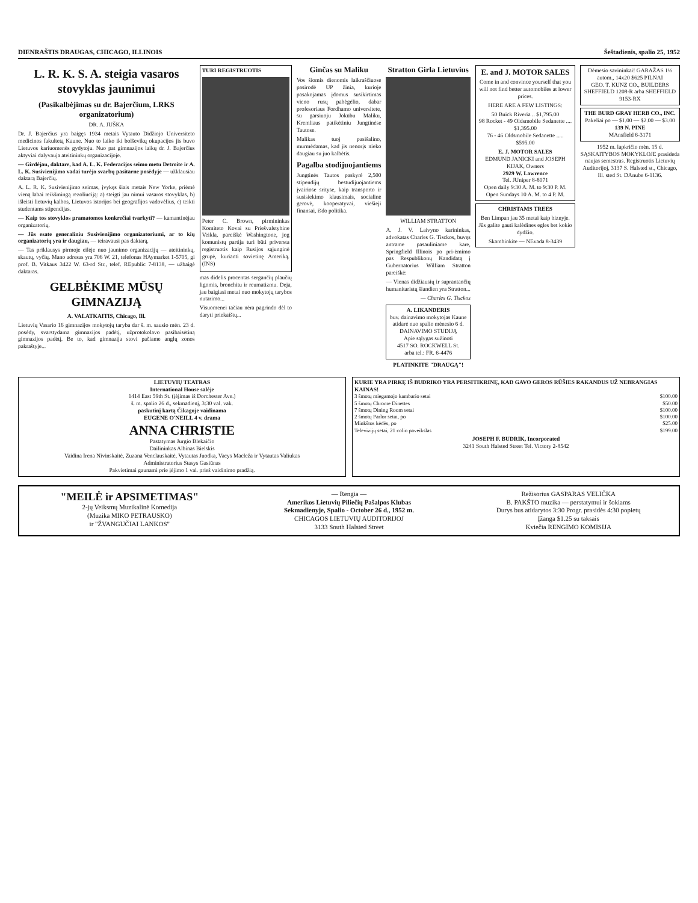DIENRAŠTIS DRAUGAS, CHICAGO, ILLINOIS Šeštadienis, spalio 25, 1952
L. R. K. S. A. steigia vasaros stovyklas jaunimui
(Pasikalbėjimas su dr. Bajerčium, LRKS organizatorium)
DR. A. JUŠKA
Dr. J. Bajerčius yra baigęs 1934 metais Vytauto Didžiojo Universiteto medicinos fakultetą Kaune. Nuo to laiko iki bolševikų okupacijos jis buvo Lietuvos kariuomenės gydytoju. Nuo pat gimnazijos laikų dr. J. Bajerčius aktyviai dalyvauja ateitininkų organizacijoje.
— Girdėjau, daktare, kad A. L. K. Federacijos seimo metu Detroite ir A. L. K. Susivienijimo vadai turėjo svarbų pasitarne posėdyje — užklausiau daktarą Bajerčių.
A. L. R. K. Susivienijimo seimas, įvykęs šiais metais New Yorke, priėmė vieną labai reikšmingą rezoliuciją: a) steigti jau nimui vasaros stovyklas, b) išleisti lietuvių kalbos, Lietuvos istorijos bei geografijos vadovėlius, c) teikti studentams stipendijas.
— Kaip tos stovyklos pramatomos konkrečiai tvarkyti? — kamantinėjau organizatorių.
— Jūs esate generaliniu Susivienijimo organizatoriumi, ar to kių organizatorių yra ir daugiau, — teiravausi pas daktarą.
— Tas priklausys pirmoje eilėje nuo jaunimo organizacijų — ateitininkų, skautų, vyčių. Mano adresas yra 706 W. 21, telefonas HAymarket 1-5705, gi prof. B. Vitkaus 3422 W. 63-rd Str., telef. REpublic 7-8138, — užbaigė daktaras.
GELBĖKIME MŪSŲ GIMNAZIJĄ
A. VALATKAITIS, Chicago, Ill.
Lietuvių Vasario 16 gimnazijos mokytojų taryba dar š. m. sausio mėn. 23 d. posėdy, svarstydama gimnazijos padėtį, užprotokolavo pasibaisėtiną gimnazijos padėtį. Be to, kad gimnazija stovi pačiame anglų zonos pakraštyje...
TURI REGISTRUOTIS
Peter C. Brown, pirmininkas Komiteto Kovai su Priešvalstybine Veikla, pareiškė Washingtone, jog komunistų partija turi būti priversta registruotis kaip Rusijos sąjunginė grupė, kurianti sovietinę Ameriką. (INS)
mas didelis procentas sergančių plaučių ligomis, bronchitu ir reumatizmu. Deja, jau baigiasi metai nuo mokytojų tarybos nutarimo...
Visuomenei tačiau nėra pagrindo dėl to daryti priekaištų...
Ginčas su Maliku
Vos šiomis dienomis laikraščiuose pasirodė UP žinia, kurioje pasakojamas įdomus susikirtimas vieno rusų pabėgėlio, dabar profesoriaus Fordhamo universitete, su garsiuoju Jokūbu Maliku, Kremliaus patikėtiniu Jungtinėse Tautose.
Malikas tuoj pasišalino, murmėdamas, kad jis nenorįs nieko daugiau su juo kalbėtis.
Pagalba stodijuojantiems
Jungtinės Tautos paskyrė 2,500 stipendijų bestudijuojantiems įvairiose srityse, kaip transporto ir susisiekimo klausimais, socialinė gerovė, kooperatyvai, viešieji finansai, išdo politika.
Stratton Girla Lietuvius
WILLIAM STRATTON
A. J. V. Laivyno karininkas, advokatas Charles G. Tisckos, buvęs antrame pasauliniame kare, Springfield Illinois po pri-ėmimo pas Respublikonų Kandidatą į Gubernatorius William Stratton pareiškė:
— Vienas didžiausių ir suprantančių humanitaristų šiandien yra Stratton...
— Charles G. Tisckos
A. LIKANDERIS
buv. dainavimo mokytojas Kaune atidarė nuo spalio mėnesio 6 d.
DAINAVIMO STUDIJĄ
Apie sąlygas sužinoti
4517 SO. ROCKWELL St.
arba tel.: FR. 6-4476
PLATINKITE "DRAUGĄ"!
E. and J. MOTOR SALES
Come in and convince yourself that you will not find better automobiles at lower prices.
HERE ARE A FEW LISTINGS:
50 Buick Riveria .. $1,795.00
98 Rocket - 49 Oldsmobile Sedanette .... $1,395.00
76 - 46 Oldsmobile Sedanette ..... $595.00
E. J. MOTOR SALES
EDMUND JANICKI and JOSEPH KIJAK, Owners
2929 W. Lawrence
Tel. JUniper 8-8071
Open daily 9:30 A. M. to 9:30 P. M. Open Sundays 10 A. M. to 4 P. M.
CHRISTAMS TREES
Ben Limpan jau 35 metai kaip biznyje. Jūs galite gauti kalėdines egles bet kokio dydžio.
Skambinkite — NEvada 8-3439
Dėmesio savininkai! GARAŽAS 1½ autom., 14x20 $625 PILNAI
GEO. T. KUNZ CO., BUILDERS SHEFFIELD 1208-R arba SHEFFIELD 9153-RX
THE BURD GRAY HERB CO., INC.
Pakeliai po — $1.00 — $2.00 — $3.00
139 N. PINE
MAnsfield 6-3171
1952 m. lapkričio mėn. 15 d. SĄSKAITYBOS MOKYKLOJE prasideda naujas semestras. Registruotis Lietuvių Auditorijoj, 3137 S. Halsted st., Chicago, Ill. sted St. DAnube 6-1136.
LIETUVIŲ TEATRAS
International House salėje
1414 East 59th St. (įėjimas iš Dorchester Ave.)
š. m. spalio 26 d., sekmadienį, 3:30 val. vak.
paskutinį kartą Čikagoje vaidinama
EUGENE O'NEILL 4 v. drama
ANNA CHRISTIE
Pastatymas Jurgio Blekaičio
Dailininkas Albinas Bielskis
Vaidina Irena Nivinskaitė, Zuzana Venclauskaitė, Vytautas Juodka, Vacys Macleža ir Vytautas Valiukas
Administratorius Stasys Gasiūnas
Pakvietimai gaunami prie įėjimo 1 val. prieš vaidinimo pradžią.
KURIE YRA PIRKĘ IŠ BUDRIKO YRA PERSITIKRINĘ, KAD GAVO GEROS RŪŠIES RAKANDUS UŽ NEBRANGIAS KAINAS!
| 3 šmotų miegamojo kambario setai | $100.00 |
| 5 šmotų Chrome Dinettes | $50.00 |
| 7 šmotų Dining Room setai | $100.00 |
| 2 šmotų Parlor setai, po | $100.00 |
| Minkštos kėdės, po | $25.00 |
| Televizijų setai, 21 colio paveikslas | $199.00 |
JOSEPH F. BUDRIK, Incorporated
3241 South Halsted Street Tel. Victory 2-8542
"MEILĖ ir APSIMETIMAS"
2-jų Veiksmų Muzikalinė Komedija
(Muzika MIKO PETRAUSKO)
ir "ŽVANGUČIAI LANKOS"
— Rengia —
Amerikos Lietuvių Piliečių Pašalpos Klubas
Sekmadienyje, Spalio - October 26 d., 1952 m.
CHICAGOS LIETUVIŲ AUDITORIJOJ
3133 South Halsted Street
Režisorius GASPARAS VELIČKA
B. PAKŠTO muzika — perstatymui ir šokiams
Durys bus atidarytos 3:30 Progr. prasidės 4:30 popietų
Įžanga $1.25 su taksais
Kviečia RENGIMO KOMISIJA